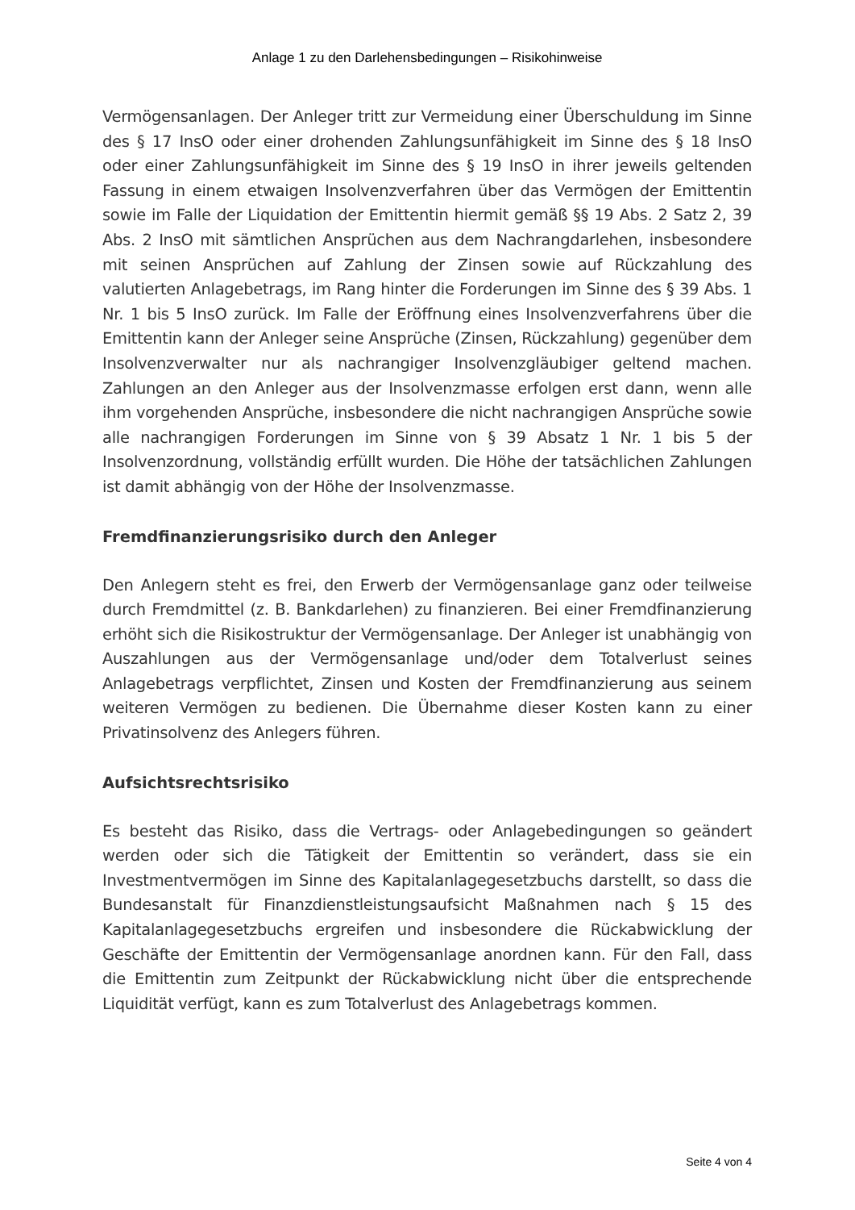Anlage 1 zu den Darlehensbedingungen – Risikohinweise
Vermögensanlagen. Der Anleger tritt zur Vermeidung einer Überschuldung im Sinne des § 17 InsO oder einer drohenden Zahlungsunfähigkeit im Sinne des § 18 InsO oder einer Zahlungsunfähigkeit im Sinne des § 19 InsO in ihrer jeweils geltenden Fassung in einem etwaigen Insolvenzverfahren über das Vermögen der Emittentin sowie im Falle der Liquidation der Emittentin hiermit gemäß §§ 19 Abs. 2 Satz 2, 39 Abs. 2 InsO mit sämtlichen Ansprüchen aus dem Nachrangdarlehen, insbesondere mit seinen Ansprüchen auf Zahlung der Zinsen sowie auf Rückzahlung des valutierten Anlagebetrags, im Rang hinter die Forderungen im Sinne des § 39 Abs. 1 Nr. 1 bis 5 InsO zurück. Im Falle der Eröffnung eines Insolvenzverfahrens über die Emittentin kann der Anleger seine Ansprüche (Zinsen, Rückzahlung) gegenüber dem Insolvenzverwalter nur als nachrangiger Insolvenzgläubiger geltend machen. Zahlungen an den Anleger aus der Insolvenzmasse erfolgen erst dann, wenn alle ihm vorgehenden Ansprüche, insbesondere die nicht nachrangigen Ansprüche sowie alle nachrangigen Forderungen im Sinne von § 39 Absatz 1 Nr. 1 bis 5 der Insolvenzordnung, vollständig erfüllt wurden. Die Höhe der tatsächlichen Zahlungen ist damit abhängig von der Höhe der Insolvenzmasse.
Fremdfinanzierungsrisiko durch den Anleger
Den Anlegern steht es frei, den Erwerb der Vermögensanlage ganz oder teilweise durch Fremdmittel (z. B. Bankdarlehen) zu finanzieren. Bei einer Fremdfinanzierung erhöht sich die Risikostruktur der Vermögensanlage. Der Anleger ist unabhängig von Auszahlungen aus der Vermögensanlage und/oder dem Totalverlust seines Anlagebetrags verpflichtet, Zinsen und Kosten der Fremdfinanzierung aus seinem weiteren Vermögen zu bedienen. Die Übernahme dieser Kosten kann zu einer Privatinsolvenz des Anlegers führen.
Aufsichtsrechtsrisiko
Es besteht das Risiko, dass die Vertrags- oder Anlagebedingungen so geändert werden oder sich die Tätigkeit der Emittentin so verändert, dass sie ein Investmentvermögen im Sinne des Kapitalanlagegesetzbuchs darstellt, so dass die Bundesanstalt für Finanzdienstleistungsaufsicht Maßnahmen nach § 15 des Kapitalanlagegesetzbuchs ergreifen und insbesondere die Rückabwicklung der Geschäfte der Emittentin der Vermögensanlage anordnen kann. Für den Fall, dass die Emittentin zum Zeitpunkt der Rückabwicklung nicht über die entsprechende Liquidität verfügt, kann es zum Totalverlust des Anlagebetrags kommen.
Seite 4 von 4